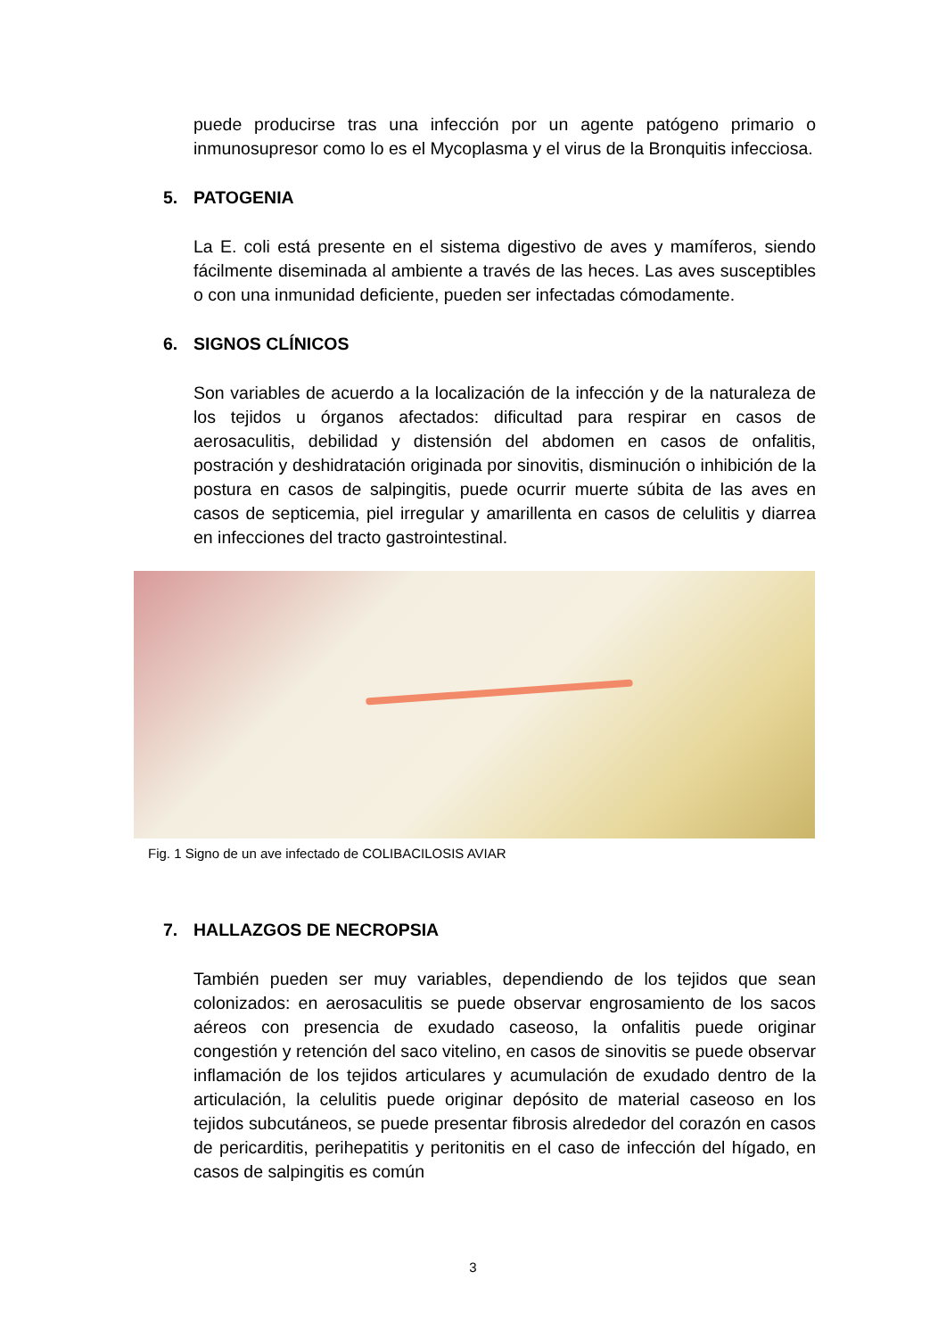puede producirse tras una infección por un agente patógeno primario o inmunosupresor como lo es el Mycoplasma y el virus de la Bronquitis infecciosa.
5. PATOGENIA
La E. coli está presente en el sistema digestivo de aves y mamíferos, siendo fácilmente diseminada al ambiente a través de las heces. Las aves susceptibles o con una inmunidad deficiente, pueden ser infectadas cómodamente.
6. SIGNOS CLÍNICOS
Son variables de acuerdo a la localización de la infección y de la naturaleza de los tejidos u órganos afectados: dificultad para respirar en casos de aerosaculitis, debilidad y distensión del abdomen en casos de onfalitis, postración y deshidratación originada por sinovitis, disminución o inhibición de la postura en casos de salpingitis, puede ocurrir muerte súbita de las aves en casos de septicemia, piel irregular y amarillenta en casos de celulitis y diarrea en infecciones del tracto gastrointestinal.
Fig. 1 Signo de un ave infectado de COLIBACILOSIS AVIAR
7. HALLAZGOS DE NECROPSIA
También pueden ser muy variables, dependiendo de los tejidos que sean colonizados: en aerosaculitis se puede observar engrosamiento de los sacos aéreos con presencia de exudado caseoso, la onfalitis puede originar congestión y retención del saco vitelino, en casos de sinovitis se puede observar inflamación de los tejidos articulares y acumulación de exudado dentro de la articulación, la celulitis puede originar depósito de material caseoso en los tejidos subcutáneos, se puede presentar fibrosis alrededor del corazón en casos de pericarditis, perihepatitis y peritonitis en el caso de infección del hígado, en casos de salpingitis es común
3